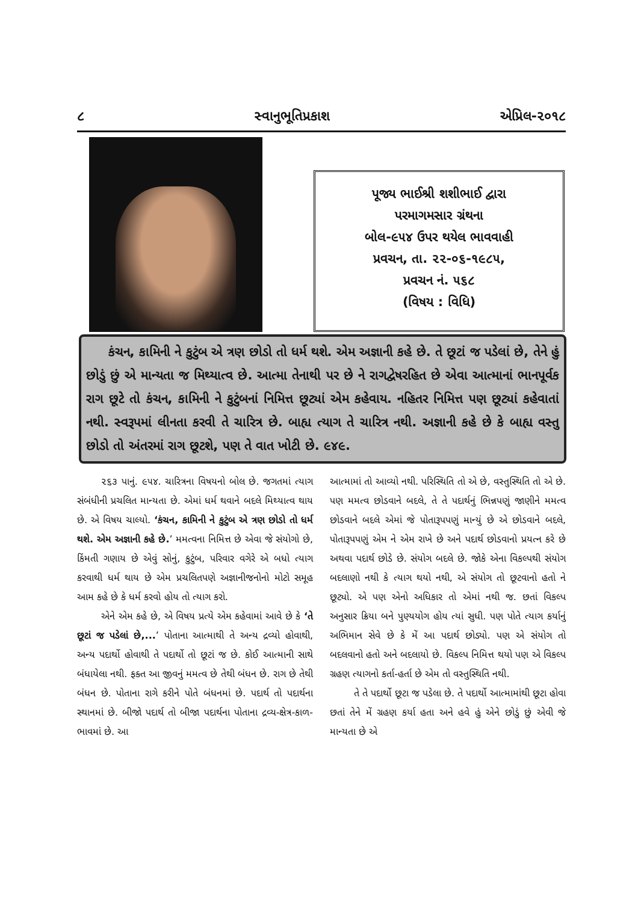૮ સ્વાનુભૂતિપ્રકાશ એપ્રિલ-૨૦૧૮
પૂજ્ય ભાઈશ્રી શશીભાઈ દ્વારા
પરમાગમસાર ગ્રંથના
બોલ-૯૫૪ ઉપર થયેલ ભાવવાહી
પ્રવચન, તા. ૨૨-૦૬-૧૯૮૫,
પ્રવચન નં. ૫૬૮
(વિષય : વિધિ)
કંચન, કામિની ને કુટુંબ એ ત્રણ છોડો તો ધર્મ થશે. એમ અજ્ઞાની કહે છે. તે છૂટાં જ પડેલાં છે, તેને હું છોડું છું એ માન્યતા જ મિથ્યાત્વ છે. આત્મા તેનાથી પર છે ને રાગદ્વેષરહિત છે એવા આત્માનાં ભાનપૂર્વક રાગ છૂટે તો કંચન, કામિની ને કુટુંબનાં નિમિત્ત છૂટ્યાં એમ કહેવાય. નહિતર નિમિત્ત પણ છૂટ્યાં કહેવાતાં નથી. સ્વરૂપમાં લીનતા કરવી તે ચારિત્ર છે. બાહ્ય ત્યાગ તે ચારિત્ર નથી. અજ્ઞાની કહે છે કે બાહ્ય વસ્તુ છોડો તો અંતરમાં રાગ છૂટશે, પણ તે વાત ખોટી છે. ૯૪૯.
૨૬૩ પાનું. ૯૫૪. ચારિત્રના વિષયનો બોલ છે. જગતમાં ત્યાગ સંબંધીની પ્રચલિત માન્યતા છે. એમાં ધર્મ થવાને બદલે મિથ્યાત્વ થાય છે. એ વિષય ચાલ્યો. ‘કંચન, કામિની ને કુટુંબ એ ત્રણ છોડો તો ધર્મ થશે. એમ અજ્ઞાની કહે છે.’ મમત્વના નિમિત્ત છે એવા જે સંયોગો છે, કિંમતી ગણાય છે એવું સોનું, કુટુંબ, પરિવાર વગેરે એ બધો ત્યાગ કરવાથી ધર્મ થાય છે એમ પ્રચલિતપણે અજ્ઞાનીજનોનો મોટો સમૂહ આમ કહે છે કે ધર્મ કરવો હોય તો ત્યાગ કરો.
એને એમ કહે છે, એ વિષય પ્રત્યે એમ કહેવામાં આવે છે કે ‘તે છૂટાં જ પડેલાં છે,...’ પોતાના આત્માથી તે અન્ય દ્રવ્યો હોવાથી, અન્ય પદાર્થો હોવાથી તે પદાર્થો તો છૂટાં જ છે. કોઈ આત્માની સાથે બંધાયેલા નથી. ફક્ત આ જીવનું મમત્વ છે તેથી બંધન છે. રાગ છે તેથી બંધન છે. પોતાના રાગે કરીને પોતે બંધનમાં છે. પદાર્થ તો પદાર્થના સ્થાનમાં છે. બીજો પદાર્થ તો બીજા પદાર્થના પોતાના દ્રવ્ય-ક્ષેત્ર-કાળ-ભાવમાં છે. આ
આત્મામાં તો આવ્યો નથી. પરિસ્થિતિ તો એ છે, વસ્તુસ્થિતિ તો એ છે. પણ મમત્વ છોડવાને બદલે, તે તે પદાર્થનું ભિન્નપણું જાણીને મમત્વ છોડવાને બદલે એમાં જે પોતારૂપપણું માન્યું છે એ છોડવાને બદલે, પોતારૂપપણું એમ ને એમ રાખે છે અને પદાર્થ છોડવાનો પ્રયત્ન કરે છે અથવા પદાર્થ છોડે છે. સંયોગ બદલે છે. જોકે એના વિકલ્પથી સંયોગ બદલાણો નથી કે ત્યાગ થયો નથી, એ સંયોગ તો છૂટવાનો હતો ને છૂટ્યો. એ પણ એનો અધિકાર તો એમાં નથી જ. છતાં વિકલ્પ અનુસાર ક્રિયા બને પુણ્યયોગ હોય ત્યાં સુધી. પણ પોતે ત્યાગ કર્યાનું અભિમાન સેવે છે કે મેં આ પદાર્થ છોડ્યો. પણ એ સંયોગ તો બદલવાનો હતો અને બદલાયો છે. વિકલ્પ નિમિત્ત થયો પણ એ વિકલ્પ ગ્રહણ ત્યાગનો કર્તા-હર્તા છે એમ તો વસ્તુસ્થિતિ નથી.
તે તે પદાર્થો છૂટા જ પડેલા છે. તે પદાર્થો આત્મામાંથી છૂટા હોવા છતાં તેને મેં ગ્રહણ કર્યા હતા અને હવે હું એને છોડું છું એવી જે માન્યતા છે એ